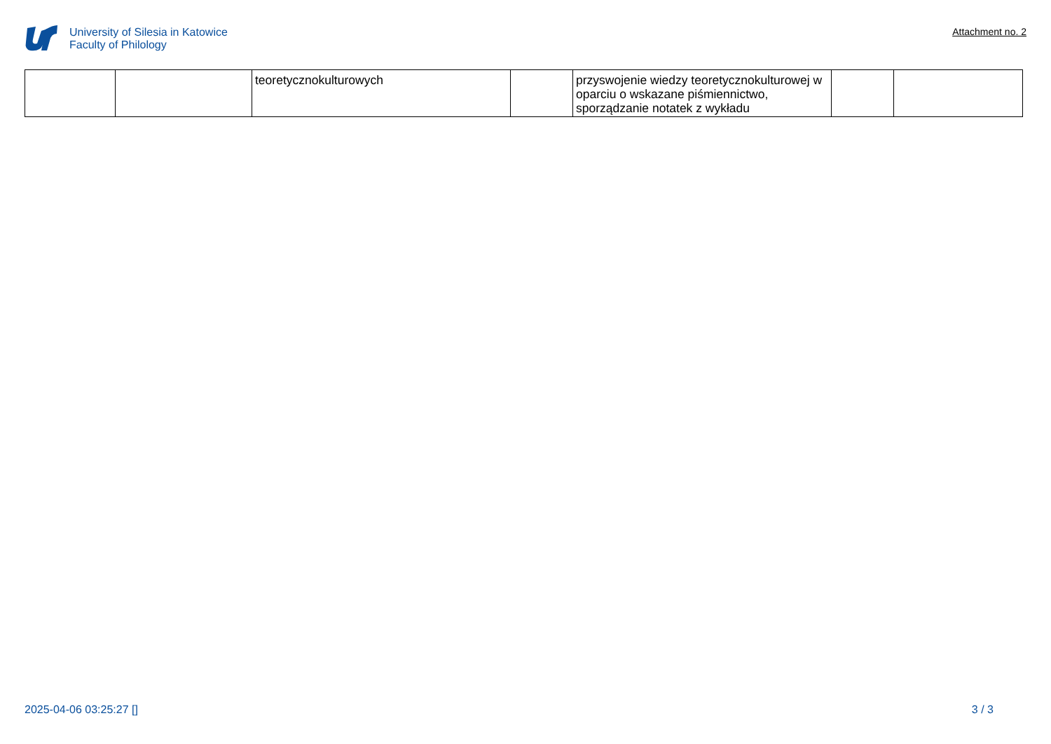University of Silesia in Katowice
Faculty of Philology
Attachment no. 2
| | | teoretycznokulturowych | | przyswojenie wiedzy teoretycznokulturowej w oparciu o wskazane piśmiennictwo, sporządzanie notatek z wykładu | | |
2025-04-06 03:25:27 [] 3 / 3